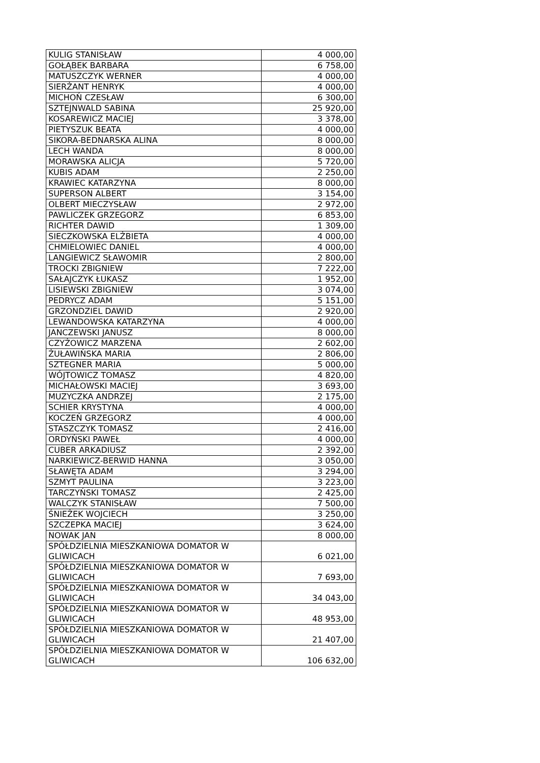| KULIG STANISŁAW | 4 000,00 |
| GOŁĄBEK BARBARA | 6 758,00 |
| MATUSZCZYK WERNER | 4 000,00 |
| SIERŻANT HENRYK | 4 000,00 |
| MICHOŃ CZESŁAW | 6 300,00 |
| SZTEJNWALD SABINA | 25 920,00 |
| KOSAREWICZ MACIEJ | 3 378,00 |
| PIETYSZUK BEATA | 4 000,00 |
| SIKORA-BEDNARSKA ALINA | 8 000,00 |
| LECH WANDA | 8 000,00 |
| MORAWSKA ALICJA | 5 720,00 |
| KUBIS ADAM | 2 250,00 |
| KRAWIEC KATARZYNA | 8 000,00 |
| SUPERSON ALBERT | 3 154,00 |
| OLBERT MIECZYSŁAW | 2 972,00 |
| PAWLICZEK GRZEGORZ | 6 853,00 |
| RICHTER DAWID | 1 309,00 |
| SIECZKOWSKA ELŻBIETA | 4 000,00 |
| CHMIELOWIEC DANIEL | 4 000,00 |
| LANGIEWICZ SŁAWOMIR | 2 800,00 |
| TROCKI ZBIGNIEW | 7 222,00 |
| SAŁAJCZYK ŁUKASZ | 1 952,00 |
| LISIEWSKI ZBIGNIEW | 3 074,00 |
| PEDRYCZ ADAM | 5 151,00 |
| GRZONDZIEL DAWID | 2 920,00 |
| LEWANDOWSKA KATARZYNA | 4 000,00 |
| JANCZEWSKI JANUSZ | 8 000,00 |
| CZYŻOWICZ MARZENA | 2 602,00 |
| ŻUŁAWIŃSKA MARIA | 2 806,00 |
| SZTEGNER MARIA | 5 000,00 |
| WÓJTOWICZ TOMASZ | 4 820,00 |
| MICHAŁOWSKI MACIEJ | 3 693,00 |
| MUZYCZKA ANDRZEJ | 2 175,00 |
| SCHIER KRYSTYNA | 4 000,00 |
| KOCZEŃ GRZEGORZ | 4 000,00 |
| STASZCZYK TOMASZ | 2 416,00 |
| ORDYŃSKI PAWEŁ | 4 000,00 |
| CUBER ARKADIUSZ | 2 392,00 |
| NARKIEWICZ-BERWID HANNA | 3 050,00 |
| SŁAWĘTA ADAM | 3 294,00 |
| SZMYT PAULINA | 3 223,00 |
| TARCZYŃSKI TOMASZ | 2 425,00 |
| WALCZYK STANISŁAW | 7 500,00 |
| ŚNIEŻEK WOJCIECH | 3 250,00 |
| SZCZEPKA MACIEJ | 3 624,00 |
| NOWAK JAN | 8 000,00 |
| SPÓŁDZIELNIA MIESZKANIOWA DOMATOR W GLIWICACH | 6 021,00 |
| SPÓŁDZIELNIA MIESZKANIOWA DOMATOR W GLIWICACH | 7 693,00 |
| SPÓŁDZIELNIA MIESZKANIOWA DOMATOR W GLIWICACH | 34 043,00 |
| SPÓŁDZIELNIA MIESZKANIOWA DOMATOR W GLIWICACH | 48 953,00 |
| SPÓŁDZIELNIA MIESZKANIOWA DOMATOR W GLIWICACH | 21 407,00 |
| SPÓŁDZIELNIA MIESZKANIOWA DOMATOR W GLIWICACH | 106 632,00 |